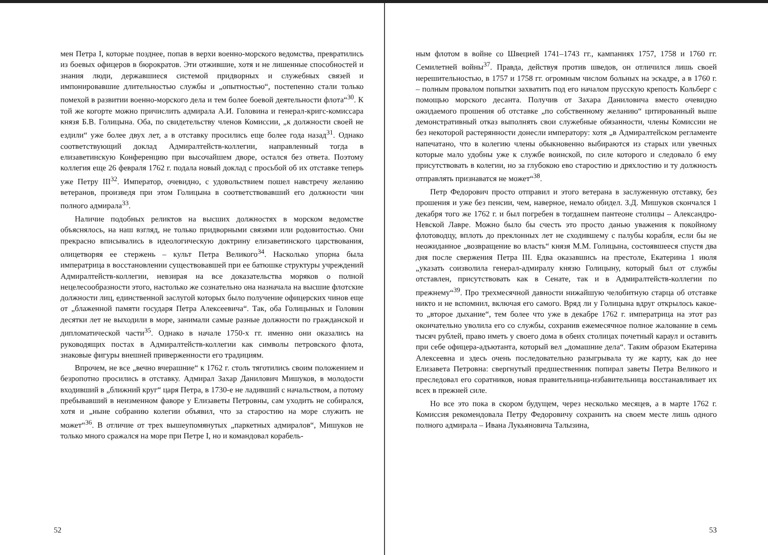мен Петра I, которые позднее, попав в верхи военно-морского ведомства, превратились из боевых офицеров в бюрократов. Эти отжившие, хотя и не лишенные способностей и знания люди, державшиеся системой придворных и служебных связей и импонировавшие длительностью службы и „опытностью“, постепенно стали только помехой в развитии военно-морского дела и тем более боевой деятельности флота“<sup>30</sup>. К той же когорте можно причислить адмирала А.И. Головина и генерал-кригс-комиссара князя Б.В. Голицына. Оба, по свидетельству членов Комиссии, „к должности своей не ездили“ уже более двух лет, а в отставку просились еще более года назад<sup>31</sup>. Однако соответствующий доклад Адмиралтейств-коллегии, направленный тогда в елизаветинскую Конференцию при высочайшем дворе, остался без ответа. Поэтому коллегия еще 26 февраля 1762 г. подала новый доклад с просьбой об их отставке теперь уже Петру III<sup>32</sup>. Император, очевидно, с удовольствием пошел навстречу желанию ветеранов, произведя при этом Голицына в соответствовавший его должности чин полного адмирала<sup>33</sup>.
Наличие подобных реликтов на высших должностях в морском ведомстве объяснялось, на наш взгляд, не только придворными связями или родовитостью. Они прекрасно вписывались в идеологическую доктрину елизаветинского царствования, олицетворяя ее стержень – культ Петра Великого<sup>34</sup>. Насколько упорна была императрица в восстановлении существовавшей при ее батюшке структуры учреждений Адмиралтейств-коллегии, невзирая на все доказательства моряков о полной нецелесообразности этого, настолько же сознательно она назначала на высшие флотские должности лиц, единственной заслугой которых было получение офицерских чинов еще от „блаженной памяти государя Петра Алексеевича“. Так, оба Голицыных и Головин десятки лет не выходили в море, занимали самые разные должности по гражданской и дипломатической части<sup>35</sup>. Однако в начале 1750-х гг. именно они оказались на руководящих постах в Адмиралтейств-коллегии как символы петровского флота, знаковые фигуры внешней приверженности его традициям.
Впрочем, не все „вечно вчерашние“ к 1762 г. столь тяготились своим положением и безропотно просились в отставку. Адмирал Захар Данилович Мишуков, в молодости входивший в „ближний круг“ царя Петра, в 1730-е не ладивший с начальством, а потому пребывавший в неизменном фаворе у Елизаветы Петровны, сам уходить не собирался, хотя и „ныне собранию колегии объявил, что за старостию на море служить не может“<sup>36</sup>. В отличие от трех вышеупомянутых „паркетных адмиралов“, Мишуков не только много сражался на море при Петре I, но и командовал корабель-
52
ным флотом в войне со Швецией 1741–1743 гг., кампаниях 1757, 1758 и 1760 гг. Семилетней войны<sup>37</sup>. Правда, действуя против шведов, он отличился лишь своей нерешительностью, в 1757 и 1758 гг. огромным числом больных на эскадре, а в 1760 г. – полным провалом попытки захватить под его началом прусскую крепость Кольберг с помощью морского десанта. Получив от Захара Даниловича вместо очевидно ожидаемого прошения об отставке „по собственному желанию“ цитированный выше демонстративный отказ выполнять свои служебные обязанности, члены Комиссии не без некоторой растерянности донесли императору: хотя „в Адмиралтейском регламенте напечатано, что в колегию члены обыкновенно выбираются из старых или увечных которые мало удобны уже к службе воинской, по силе которого и следовало б ему присутствовать в колегии, но за глубокою ево старостию и дряхлостию и ту должность отправлять признаватся не может“<sup>38</sup>.
Петр Федорович просто отправил и этого ветерана в заслуженную отставку, без прошения и уже без пенсии, чем, наверное, немало обидел. З.Д. Мишуков скончался 1 декабря того же 1762 г. и был погребен в тогдашнем пантеоне столицы – Александро-Невской Лавре. Можно было бы счесть это просто данью уважения к покойному флотоводцу, вплоть до преклонных лет не сходившему с палубы корабля, если бы не неожиданное „возвращение во власть“ князя М.М. Голицына, состоявшееся спустя два дня после свержения Петра III. Едва оказавшись на престоле, Екатерина 1 июля „указать соизволила генерал-адмиралу князю Голицыну, который был от службы отставлен, присутствовать как в Сенате, так и в Адмиралтейств-коллегии по прежнему“<sup>39</sup>. Про трехмесячной давности нижайшую челобитную старца об отставке никто и не вспомнил, включая его самого. Вряд ли у Голицына вдруг открылось какое-то „второе дыхание“, тем более что уже в декабре 1762 г. императрица на этот раз окончательно уволила его со службы, сохранив ежемесячное полное жалование в семь тысяч рублей, право иметь у своего дома в обеих столицах почетный караул и оставить при себе офицера-адъютанта, который вел „домашние дела“. Таким образом Екатерина Алексеевна и здесь очень последовательно разыгрывала ту же карту, как до нее Елизавета Петровна: свергнутый предшественник попирал заветы Петра Великого и преследовал его соратников, новая правительница-избавительница восстанавливает их всех в прежней силе.
Но все это пока в скором будущем, через несколько месяцев, а в марте 1762 г. Комиссия рекомендовала Петру Федоровичу сохранить на своем месте лишь одного полного адмирала – Ивана Лукьяновича Талызина,
53